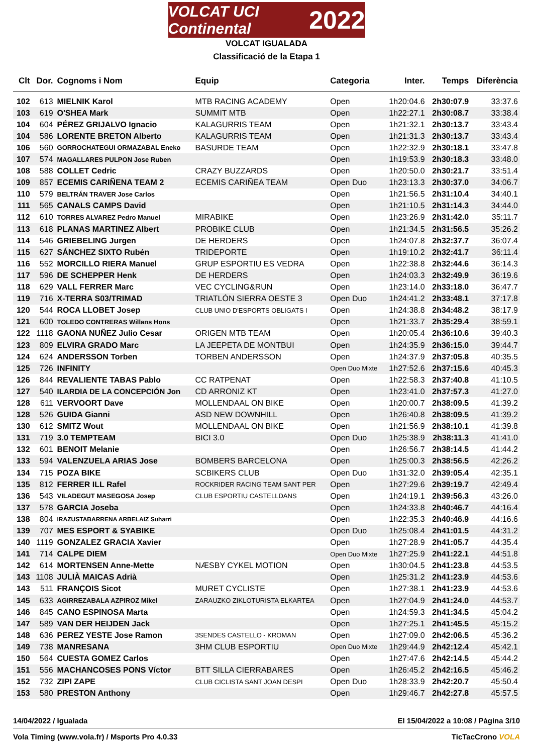VOLCAT UCI Continental 2022
VOLCAT IGUALADA
Classificació de la Etapa 1
| Clt | Dor. | Cognoms i Nom | Equip | Categoria | Inter. | Temps | Diferència |
| --- | --- | --- | --- | --- | --- | --- | --- |
| 102 | 613 | MIELNIK Karol | MTB RACING ACADEMY | Open | 1h20:04.6 | 2h30:07.9 | 33:37.6 |
| 103 | 619 | O'SHEA Mark | SUMMIT MTB | Open | 1h22:27.1 | 2h30:08.7 | 33:38.4 |
| 104 | 604 | PÉREZ GRIJALVO Ignacio | KALAGURRIS TEAM | Open | 1h21:32.1 | 2h30:13.7 | 33:43.4 |
| 104 | 586 | LORENTE BRETON Alberto | KALAGURRIS TEAM | Open | 1h21:31.3 | 2h30:13.7 | 33:43.4 |
| 106 | 560 | GORROCHATEGUI ORMAZABAL Eneko | BASURDE TEAM | Open | 1h22:32.9 | 2h30:18.1 | 33:47.8 |
| 107 | 574 | MAGALLARES PULPON Jose Ruben | | Open | 1h19:53.9 | 2h30:18.3 | 33:48.0 |
| 108 | 588 | COLLET Cedric | CRAZY BUZZARDS | Open | 1h20:50.0 | 2h30:21.7 | 33:51.4 |
| 109 | 857 | ECEMIS CARIÑENA TEAM 2 | ECEMIS CARIÑEA TEAM | Open Duo | 1h23:13.3 | 2h30:37.0 | 34:06.7 |
| 110 | 579 | BELTRÁN TRAVER Jose Carlos | | Open | 1h21:56.5 | 2h31:10.4 | 34:40.1 |
| 111 | 565 | CANALS CAMPS David | | Open | 1h21:10.5 | 2h31:14.3 | 34:44.0 |
| 112 | 610 | TORRES ALVAREZ Pedro Manuel | MIRABIKE | Open | 1h23:26.9 | 2h31:42.0 | 35:11.7 |
| 113 | 618 | PLANAS MARTINEZ Albert | PROBIKE CLUB | Open | 1h21:34.5 | 2h31:56.5 | 35:26.2 |
| 114 | 546 | GRIEBELING Jurgen | DE HERDERS | Open | 1h24:07.8 | 2h32:37.7 | 36:07.4 |
| 115 | 627 | SÁNCHEZ SIXTO Rubén | TRIDEPORTE | Open | 1h19:10.2 | 2h32:41.7 | 36:11.4 |
| 116 | 552 | MORCILLO RIERA Manuel | GRUP ESPORTIU ES VEDRA | Open | 1h22:38.8 | 2h32:44.6 | 36:14.3 |
| 117 | 596 | DE SCHEPPER Henk | DE HERDERS | Open | 1h24:03.3 | 2h32:49.9 | 36:19.6 |
| 118 | 629 | VALL FERRER Marc | VEC CYCLING&RUN | Open | 1h23:14.0 | 2h33:18.0 | 36:47.7 |
| 119 | 716 | X-TERRA S03/TRIMAD | TRIATLÓN SIERRA OESTE 3 | Open Duo | 1h24:41.2 | 2h33:48.1 | 37:17.8 |
| 120 | 544 | ROCA LLOBET Josep | CLUB UNIO D'ESPORTS OBLIGATS I | Open | 1h24:38.8 | 2h34:48.2 | 38:17.9 |
| 121 | 600 | TOLEDO CONTRERAS Willans Hons | | Open | 1h21:33.7 | 2h35:29.4 | 38:59.1 |
| 122 | 1118 | GAONA NUÑEZ Julio Cesar | ORIGEN MTB TEAM | Open | 1h20:05.4 | 2h36:10.6 | 39:40.3 |
| 123 | 809 | ELVIRA GRADO Marc | LA JEEPETA DE MONTBUI | Open | 1h24:35.9 | 2h36:15.0 | 39:44.7 |
| 124 | 624 | ANDERSSON Torben | TORBEN ANDERSSON | Open | 1h24:37.9 | 2h37:05.8 | 40:35.5 |
| 125 | 726 | INFINITY | | Open Duo Mixte | 1h27:52.6 | 2h37:15.6 | 40:45.3 |
| 126 | 844 | REVALIENTE TABAS Pablo | CC RATPENAT | Open | 1h22:58.3 | 2h37:40.8 | 41:10.5 |
| 127 | 540 | ILARDIA DE LA CONCEPCIÓN Jon | CD ARRONIZ KT | Open | 1h23:41.0 | 2h37:57.3 | 41:27.0 |
| 128 | 611 | VERVOORT Dave | MOLLENDAAL ON BIKE | Open | 1h20:00.7 | 2h38:09.5 | 41:39.2 |
| 128 | 526 | GUIDA Gianni | ASD NEW DOWNHILL | Open | 1h26:40.8 | 2h38:09.5 | 41:39.2 |
| 130 | 612 | SMITZ Wout | MOLLENDAAL ON BIKE | Open | 1h21:56.9 | 2h38:10.1 | 41:39.8 |
| 131 | 719 | 3.0 TEMPTEAM | BICI 3.0 | Open Duo | 1h25:38.9 | 2h38:11.3 | 41:41.0 |
| 132 | 601 | BENOIT Melanie | | Open | 1h26:56.7 | 2h38:14.5 | 41:44.2 |
| 133 | 594 | VALENZUELA ARIAS Jose | BOMBERS BARCELONA | Open | 1h25:00.3 | 2h38:56.5 | 42:26.2 |
| 134 | 715 | POZA BIKE | SCBIKERS CLUB | Open Duo | 1h31:32.0 | 2h39:05.4 | 42:35.1 |
| 135 | 812 | FERRER ILL Rafel | ROCKRIDER RACING TEAM SANT PER | Open | 1h27:29.6 | 2h39:19.7 | 42:49.4 |
| 136 | 543 | VILADEGUT MASEGOSA Josep | CLUB ESPORTIU CASTELLDANS | Open | 1h24:19.1 | 2h39:56.3 | 43:26.0 |
| 137 | 578 | GARCIA Joseba | | Open | 1h24:33.8 | 2h40:46.7 | 44:16.4 |
| 138 | 804 | IRAZUSTABARRENA ARBELAIZ Suharri | | Open | 1h22:35.3 | 2h40:46.9 | 44:16.6 |
| 139 | 707 | MES ESPORT & SYABIKE | | Open Duo | 1h25:08.4 | 2h41:01.5 | 44:31.2 |
| 140 | 1119 | GONZALEZ GRACIA Xavier | | Open | 1h27:28.9 | 2h41:05.7 | 44:35.4 |
| 141 | 714 | CALPE DIEM | | Open Duo Mixte | 1h27:25.9 | 2h41:22.1 | 44:51.8 |
| 142 | 614 | MORTENSEN Anne-Mette | NÆSBY CYKEL MOTION | Open | 1h30:04.5 | 2h41:23.8 | 44:53.5 |
| 143 | 1108 | JULIÀ MAICAS Adrià | | Open | 1h25:31.2 | 2h41:23.9 | 44:53.6 |
| 143 | 511 | FRANÇOIS Sicot | MURET CYCLISTE | Open | 1h27:38.1 | 2h41:23.9 | 44:53.6 |
| 145 | 633 | AGIRREZABALA AZPIROZ Mikel | ZARAUZKO ZIKLOTURISTA ELKARTEA | Open | 1h27:04.9 | 2h41:24.0 | 44:53.7 |
| 146 | 845 | CANO ESPINOSA Marta | | Open | 1h24:59.3 | 2h41:34.5 | 45:04.2 |
| 147 | 589 | VAN DER HEIJDEN Jack | | Open | 1h27:25.1 | 2h41:45.5 | 45:15.2 |
| 148 | 636 | PEREZ YESTE Jose Ramon | 3SENDES CASTELLO - KROMAN | Open | 1h27:09.0 | 2h42:06.5 | 45:36.2 |
| 149 | 738 | MANRESANA | 3HM CLUB ESPORTIU | Open Duo Mixte | 1h29:44.9 | 2h42:12.4 | 45:42.1 |
| 150 | 564 | CUESTA GOMEZ Carlos | | Open | 1h27:47.6 | 2h42:14.5 | 45:44.2 |
| 151 | 556 | MACHANCOSES PONS Víctor | BTT SILLA CIERRABARES | Open | 1h26:45.2 | 2h42:16.5 | 45:46.2 |
| 152 | 732 | ZIPI ZAPE | CLUB CICLISTA SANT JOAN DESPI | Open Duo | 1h28:33.9 | 2h42:20.7 | 45:50.4 |
| 153 | 580 | PRESTON Anthony | | Open | 1h29:46.7 | 2h42:27.8 | 45:57.5 |
14/04/2022 / Igualada El 15/04/2022 a 10:08 / Pàgina 3/10
Vola Timing (www.vola.fr) / Msports Pro 4.0.33 TicTacCrono VOLA